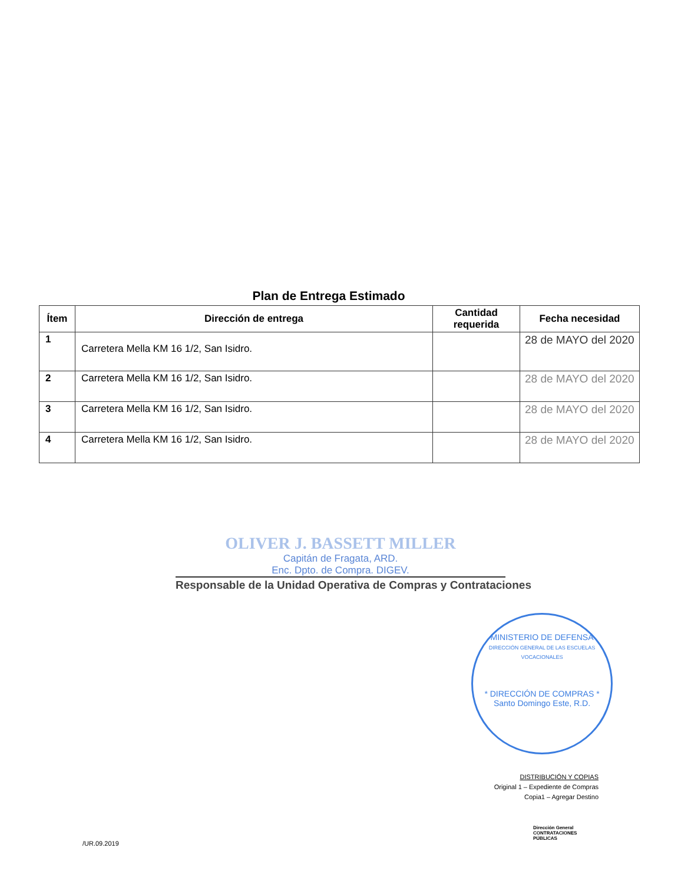Plan de Entrega Estimado
| Ítem | Dirección de entrega | Cantidad requerida | Fecha necesidad |
| --- | --- | --- | --- |
| 1 | Carretera Mella KM 16 1/2, San Isidro. | | 28 de MAYO del 2020 |
| 2 | Carretera Mella KM 16 1/2, San Isidro. | | 28 de MAYO del 2020 |
| 3 | Carretera Mella KM 16 1/2, San Isidro. | | 28 de MAYO del 2020 |
| 4 | Carretera Mella KM 16 1/2, San Isidro. | | 28 de MAYO del 2020 |
OLIVER J. BASSETT MILLER
Capitán de Fragata, ARD.
Enc. Dpto. de Compra. DIGEV.
Responsable de la Unidad Operativa de Compras y Contrataciones
MINISTERIO DE DEFENSA
DIRECCIÓN GENERAL DE LAS ESCUELAS VOCACIONALES
* DIRECCIÓN DE COMPRAS *
Santo Domingo Este, R.D.
DISTRIBUCIÓN Y COPIAS
Original 1 – Expediente de Compras
Copia1 – Agregar Destino
Dirección General
CONTRATACIONES
PÚBLICAS
/UR.09.2019